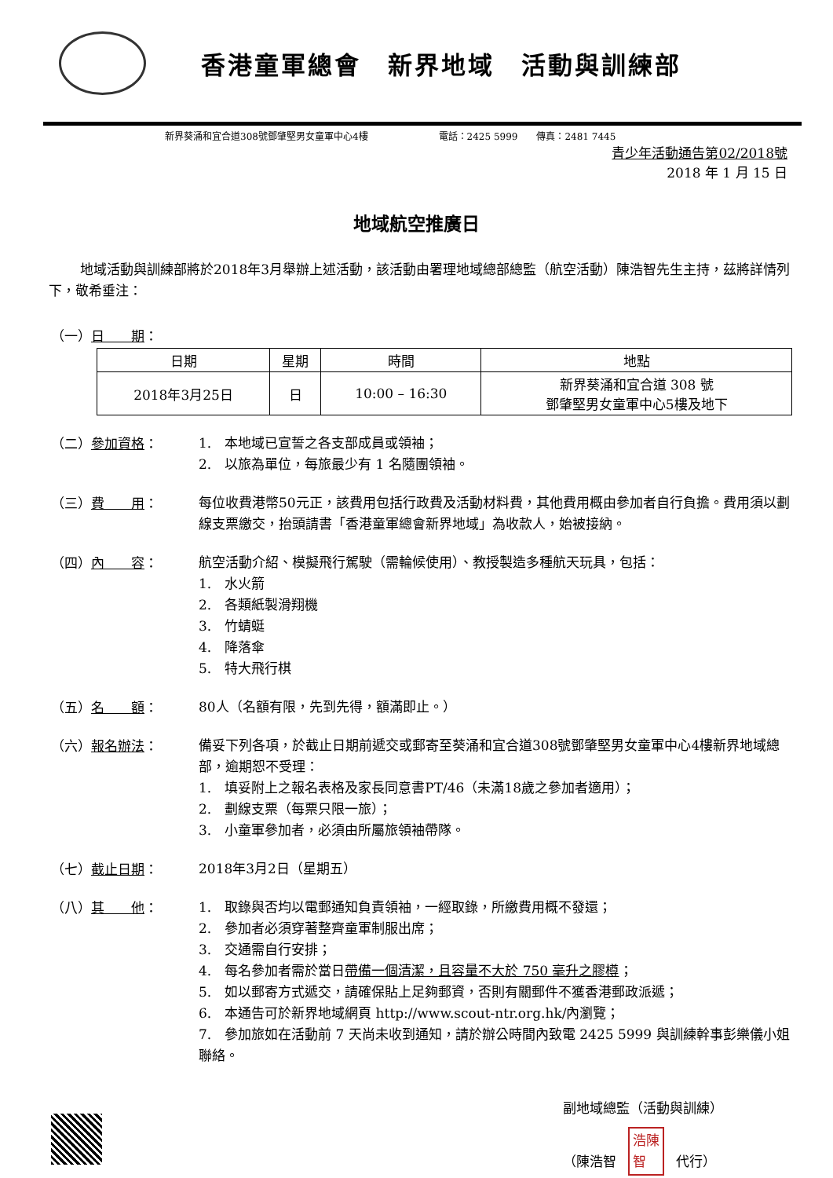香港童軍總會　新界地域　活動與訓練部
新界葵涌和宜合道308號鄧肇堅男女童軍中心4樓 電話：2425 5999　　傳真：2481 7445
青少年活動通告第02/2018號
2018 年 1 月 15 日
地域航空推廣日
地域活動與訓練部將於2018年3月舉辦上述活動，該活動由署理地域總部總監（航空活動）陳浩智先生主持，茲將詳情列下，敬希垂注：
（一）日　　期：
| 日期 | 星期 | 時間 | 地點 |
| --- | --- | --- | --- |
| 2018年3月25日 | 日 | 10:00 – 16:30 | 新界葵涌和宜合道 308 號 鄧肇堅男女童軍中心5樓及地下 |
（二）參加資格：
1.　本地域已宣誓之各支部成員或領袖；
2.　以旅為單位，每旅最少有 1 名隨團領袖。
（三）費　　用：
每位收費港幣50元正，該費用包括行政費及活動材料費，其他費用概由參加者自行負擔。費用須以劃線支票繳交，抬頭請書「香港童軍總會新界地域」為收款人，始被接納。
（四）內　　容：
航空活動介紹、模擬飛行駕駛（需輪候使用）、教授製造多種航天玩具，包括：
1.　水火箭
2.　各類紙製滑翔機
3.　竹蜻蜓
4.　降落傘
5.　特大飛行棋
（五）名　　額：
80人（名額有限，先到先得，額滿即止。）
（六）報名辦法：
備妥下列各項，於截止日期前遞交或郵寄至葵涌和宜合道308號鄧肇堅男女童軍中心4樓新界地域總部，逾期恕不受理：
1.　填妥附上之報名表格及家長同意書PT/46（未滿18歲之參加者適用）；
2.　劃線支票（每票只限一旅）；
3.　小童軍參加者，必須由所屬旅領袖帶隊。
（七）截止日期：
2018年3月2日（星期五）
（八）其　　他：
1.　取錄與否均以電郵通知負責領袖，一經取錄，所繳費用概不發還；
2.　參加者必須穿著整齊童軍制服出席；
3.　交通需自行安排；
4.　每名參加者需於當日帶備一個清潔，且容量不大於 750 毫升之膠樽；
5.　如以郵寄方式遞交，請確保貼上足夠郵資，否則有關郵件不獲香港郵政派遞；
6.　本通告可於新界地域網頁 http://www.scout-ntr.org.hk/內瀏覽；
7.　參加旅如在活動前 7 天尚未收到通知，請於辦公時間內致電 2425 5999 與訓練幹事彭樂儀小姐聯絡。
副地域總監（活動與訓練）
（陳浩智 浩陳
智 代行）